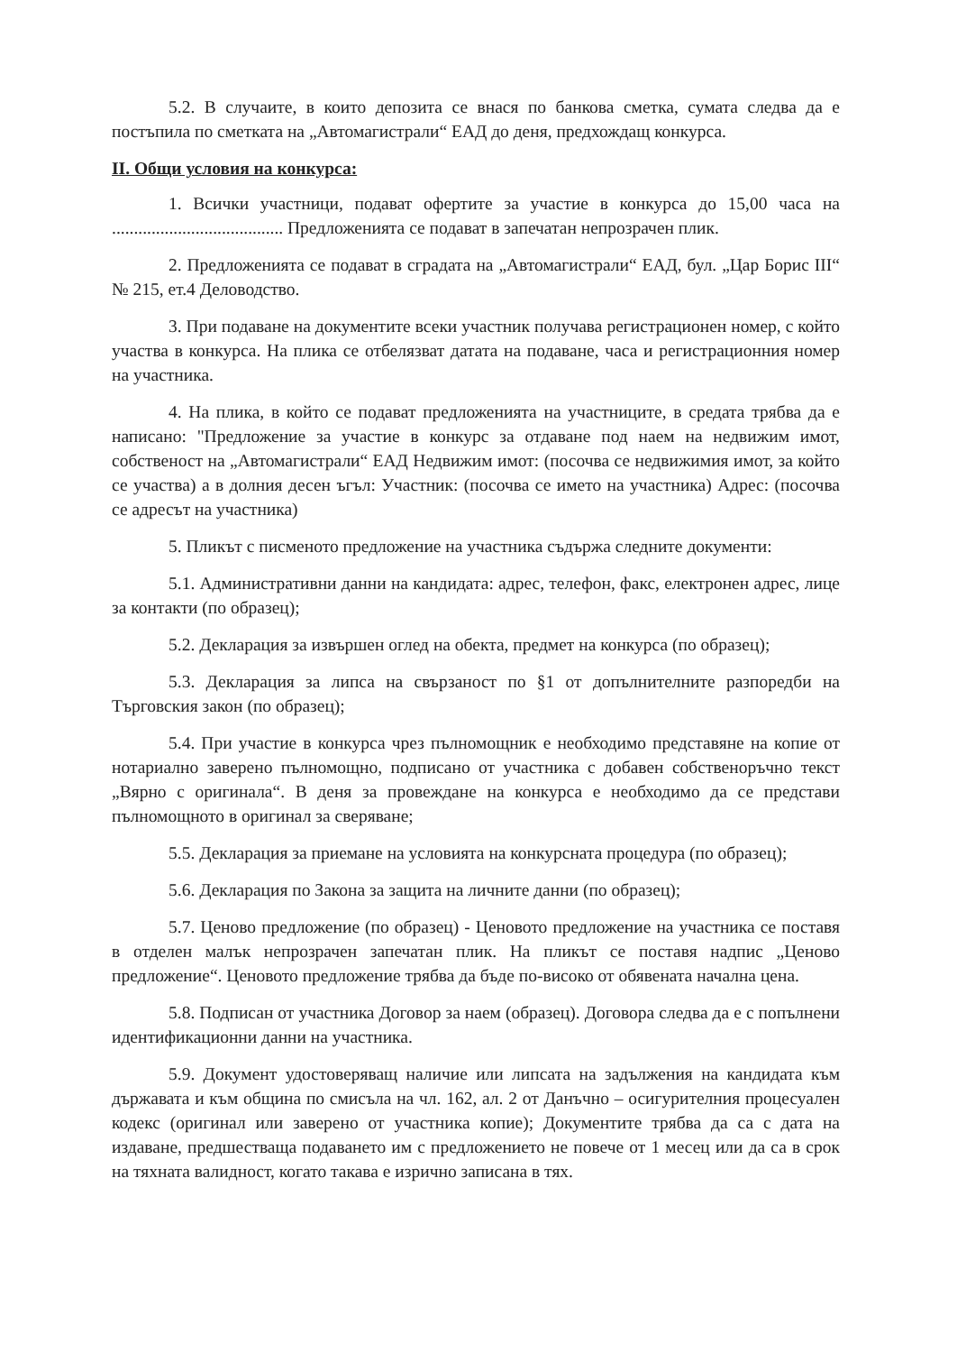5.2. В случаите, в които депозита се внася по банкова сметка, сумата следва да е постъпила по сметката на „Автомагистрали“ ЕАД до деня, предхождащ конкурса.
II. Общи условия на конкурса:
1. Всички участници, подават офертите за участие в конкурса до 15,00 часа на ....................................... Предложенията се подават в запечатан непрозрачен плик.
2. Предложенията се подават в сградата на „Автомагистрали“ ЕАД, бул. „Цар Борис III“ № 215, ет.4 Деловодство.
3. При подаване на документите всеки участник получава регистрационен номер, с който участва в конкурса. На плика се отбелязват датата на подаване, часа и регистрационния номер на участника.
4. На плика, в който се подават предложенията на участниците, в средата трябва да е написано: "Предложение за участие в конкурс за отдаване под наем на недвижим имот, собственост на „Автомагистрали“ ЕАД Недвижим имот: (посочва се недвижимия имот, за който се участва) а в долния десен ъгъл: Участник: (посочва се името на участника) Адрес: (посочва се адресът на участника)
5. Пликът с писменото предложение на участника съдържа следните документи:
5.1. Административни данни на кандидата: адрес, телефон, факс, електронен адрес, лице за контакти (по образец);
5.2. Декларация за извършен оглед на обекта, предмет на конкурса (по образец);
5.3. Декларация за липса на свързаност по §1 от допълнителните разпоредби на Търговския закон (по образец);
5.4. При участие в конкурса чрез пълномощник е необходимо представяне на копие от нотариално заверено пълномощно, подписано от участника с добавен собственоръчно текст „Вярно с оригинала“. В деня за провеждане на конкурса е необходимо да се представи пълномощното в оригинал за сверяване;
5.5. Декларация за приемане на условията на конкурсната процедура (по образец);
5.6. Декларация по Закона за защита на личните данни (по образец);
5.7. Ценово предложение (по образец) - Ценовото предложение на участника се поставя в отделен малък непрозрачен запечатан плик. На пликът се поставя надпис „Ценово предложение“. Ценовото предложение трябва да бъде по-високо от обявената начална цена.
5.8. Подписан от участника Договор за наем (образец). Договора следва да е с попълнени идентификационни данни на участника.
5.9. Документ удостоверяващ наличие или липсата на задължения на кандидата към държавата и към община по смисъла на чл. 162, ал. 2 от Данъчно – осигурителния процесуален кодекс (оригинал или заверено от участника копие); Документите трябва да са с дата на издаване, предшестваща подаването им с предложението не повече от 1 месец или да са в срок на тяхната валидност, когато такава е изрично записана в тях.